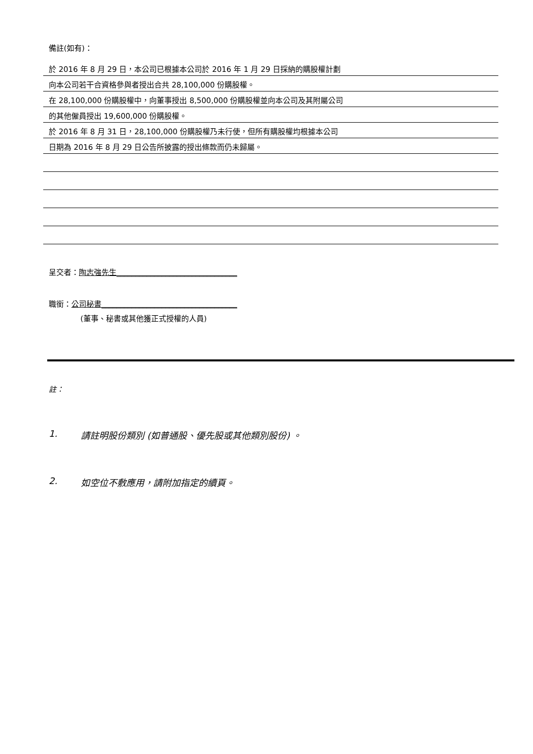備註(如有)：
於 2016 年 8 月 29 日，本公司已根據本公司於 2016 年 1 月 29 日採納的購股權計劃
向本公司若干合資格參與者授出合共 28,100,000 份購股權。
在 28,100,000 份購股權中，向董事授出 8,500,000 份購股權並向本公司及其附屬公司
的其他僱員授出 19,600,000 份購股權。
於 2016 年 8 月 31 日，28,100,000 份購股權乃未行使，但所有購股權均根據本公司
日期為 2016 年 8 月 29 日公告所披露的授出條款而仍未歸屬。
呈交者：陶志強先生________________________________
職銜：公司秘書____________________________________
(董事、秘書或其他獲正式授權的人員)
註：
1. 請註明股份類別 (如普通股、優先股或其他類別股份) 。
2. 如空位不敷應用，請附加指定的續頁。